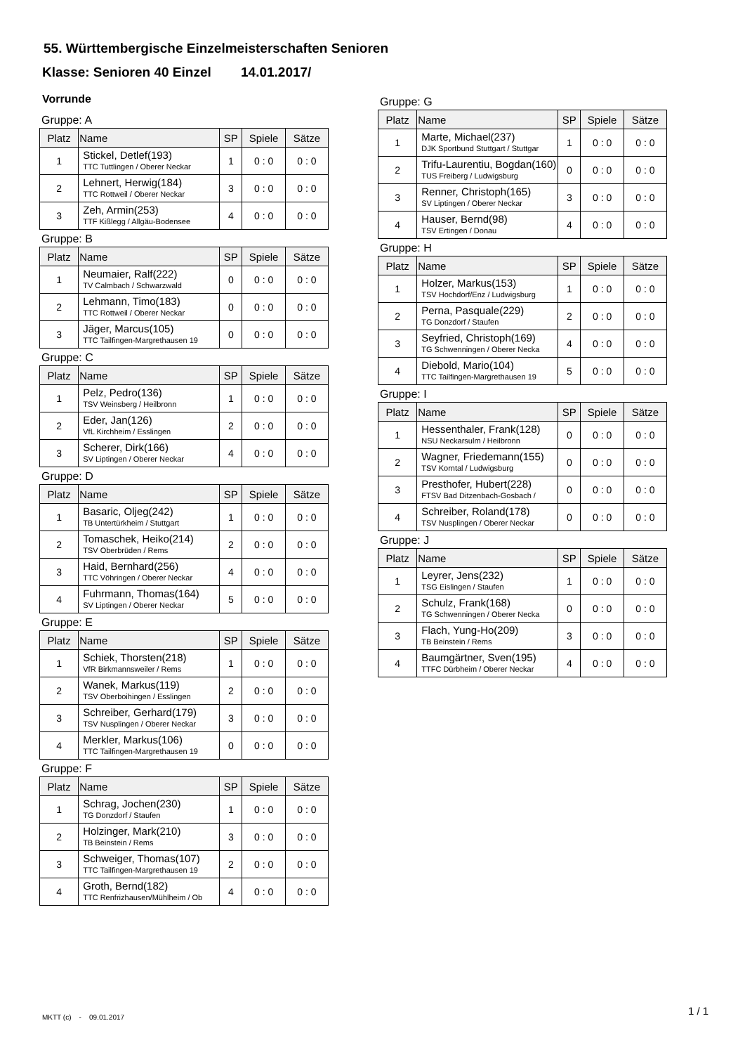55. Württembergische Einzelmeisterschaften Senioren
Klasse: Senioren 40 Einzel 14.01.2017/
Vorrunde
Gruppe: A
| Platz | Name | SP | Spiele | Sätze |
| --- | --- | --- | --- | --- |
| 1 | Stickel, Detlef(193) TTC Tuttlingen / Oberer Neckar | 1 | 0 : 0 | 0 : 0 |
| 2 | Lehnert, Herwig(184) TTC Rottweil / Oberer Neckar | 3 | 0 : 0 | 0 : 0 |
| 3 | Zeh, Armin(253) TTF Kißlegg / Allgäu-Bodensee | 4 | 0 : 0 | 0 : 0 |
Gruppe: B
| Platz | Name | SP | Spiele | Sätze |
| --- | --- | --- | --- | --- |
| 1 | Neumaier, Ralf(222) TV Calmbach / Schwarzwald | 0 | 0 : 0 | 0 : 0 |
| 2 | Lehmann, Timo(183) TTC Rottweil / Oberer Neckar | 0 | 0 : 0 | 0 : 0 |
| 3 | Jäger, Marcus(105) TTC Tailfingen-Margrethausen 19 | 0 | 0 : 0 | 0 : 0 |
Gruppe: C
| Platz | Name | SP | Spiele | Sätze |
| --- | --- | --- | --- | --- |
| 1 | Pelz, Pedro(136) TSV Weinsberg / Heilbronn | 1 | 0 : 0 | 0 : 0 |
| 2 | Eder, Jan(126) VfL Kirchheim / Esslingen | 2 | 0 : 0 | 0 : 0 |
| 3 | Scherer, Dirk(166) SV Liptingen / Oberer Neckar | 4 | 0 : 0 | 0 : 0 |
Gruppe: D
| Platz | Name | SP | Spiele | Sätze |
| --- | --- | --- | --- | --- |
| 1 | Basaric, Oljeg(242) TB Untertürkheim / Stuttgart | 1 | 0 : 0 | 0 : 0 |
| 2 | Tomaschek, Heiko(214) TSV Oberbrüden / Rems | 2 | 0 : 0 | 0 : 0 |
| 3 | Haid, Bernhard(256) TTC Vöhringen / Oberer Neckar | 4 | 0 : 0 | 0 : 0 |
| 4 | Fuhrmann, Thomas(164) SV Liptingen / Oberer Neckar | 5 | 0 : 0 | 0 : 0 |
Gruppe: E
| Platz | Name | SP | Spiele | Sätze |
| --- | --- | --- | --- | --- |
| 1 | Schiek, Thorsten(218) VfR Birkmannsweiler / Rems | 1 | 0 : 0 | 0 : 0 |
| 2 | Wanek, Markus(119) TSV Oberboihingen / Esslingen | 2 | 0 : 0 | 0 : 0 |
| 3 | Schreiber, Gerhard(179) TSV Nusplingen / Oberer Neckar | 3 | 0 : 0 | 0 : 0 |
| 4 | Merkler, Markus(106) TTC Tailfingen-Margrethausen 19 | 0 | 0 : 0 | 0 : 0 |
Gruppe: F
| Platz | Name | SP | Spiele | Sätze |
| --- | --- | --- | --- | --- |
| 1 | Schrag, Jochen(230) TG Donzdorf / Staufen | 1 | 0 : 0 | 0 : 0 |
| 2 | Holzinger, Mark(210) TB Beinstein / Rems | 3 | 0 : 0 | 0 : 0 |
| 3 | Schweiger, Thomas(107) TTC Tailfingen-Margrethausen 19 | 2 | 0 : 0 | 0 : 0 |
| 4 | Groth, Bernd(182) TTC Renfrizhausen/Mühlheim / Ob | 4 | 0 : 0 | 0 : 0 |
Gruppe: G
| Platz | Name | SP | Spiele | Sätze |
| --- | --- | --- | --- | --- |
| 1 | Marte, Michael(237) DJK Sportbund Stuttgart / Stuttgar | 1 | 0 : 0 | 0 : 0 |
| 2 | Trifu-Laurentiu, Bogdan(160) TUS Freiberg / Ludwigsburg | 0 | 0 : 0 | 0 : 0 |
| 3 | Renner, Christoph(165) SV Liptingen / Oberer Neckar | 3 | 0 : 0 | 0 : 0 |
| 4 | Hauser, Bernd(98) TSV Ertingen / Donau | 4 | 0 : 0 | 0 : 0 |
Gruppe: H
| Platz | Name | SP | Spiele | Sätze |
| --- | --- | --- | --- | --- |
| 1 | Holzer, Markus(153) TSV Hochdorf/Enz / Ludwigsburg | 1 | 0 : 0 | 0 : 0 |
| 2 | Perna, Pasquale(229) TG Donzdorf / Staufen | 2 | 0 : 0 | 0 : 0 |
| 3 | Seyfried, Christoph(169) TG Schwenningen / Oberer Necka | 4 | 0 : 0 | 0 : 0 |
| 4 | Diebold, Mario(104) TTC Tailfingen-Margrethausen 19 | 5 | 0 : 0 | 0 : 0 |
Gruppe: I
| Platz | Name | SP | Spiele | Sätze |
| --- | --- | --- | --- | --- |
| 1 | Hessenthaler, Frank(128) NSU Neckarsulm / Heilbronn | 0 | 0 : 0 | 0 : 0 |
| 2 | Wagner, Friedemann(155) TSV Korntal / Ludwigsburg | 0 | 0 : 0 | 0 : 0 |
| 3 | Presthofer, Hubert(228) FTSV Bad Ditzenbach-Gosbach / | 0 | 0 : 0 | 0 : 0 |
| 4 | Schreiber, Roland(178) TSV Nusplingen / Oberer Neckar | 0 | 0 : 0 | 0 : 0 |
Gruppe: J
| Platz | Name | SP | Spiele | Sätze |
| --- | --- | --- | --- | --- |
| 1 | Leyrer, Jens(232) TSG Eislingen / Staufen | 1 | 0 : 0 | 0 : 0 |
| 2 | Schulz, Frank(168) TG Schwenningen / Oberer Necka | 0 | 0 : 0 | 0 : 0 |
| 3 | Flach, Yung-Ho(209) TB Beinstein / Rems | 3 | 0 : 0 | 0 : 0 |
| 4 | Baumgärtner, Sven(195) TTFC Dürbheim / Oberer Neckar | 4 | 0 : 0 | 0 : 0 |
MKTT (c) - 09.01.2017
1 / 1